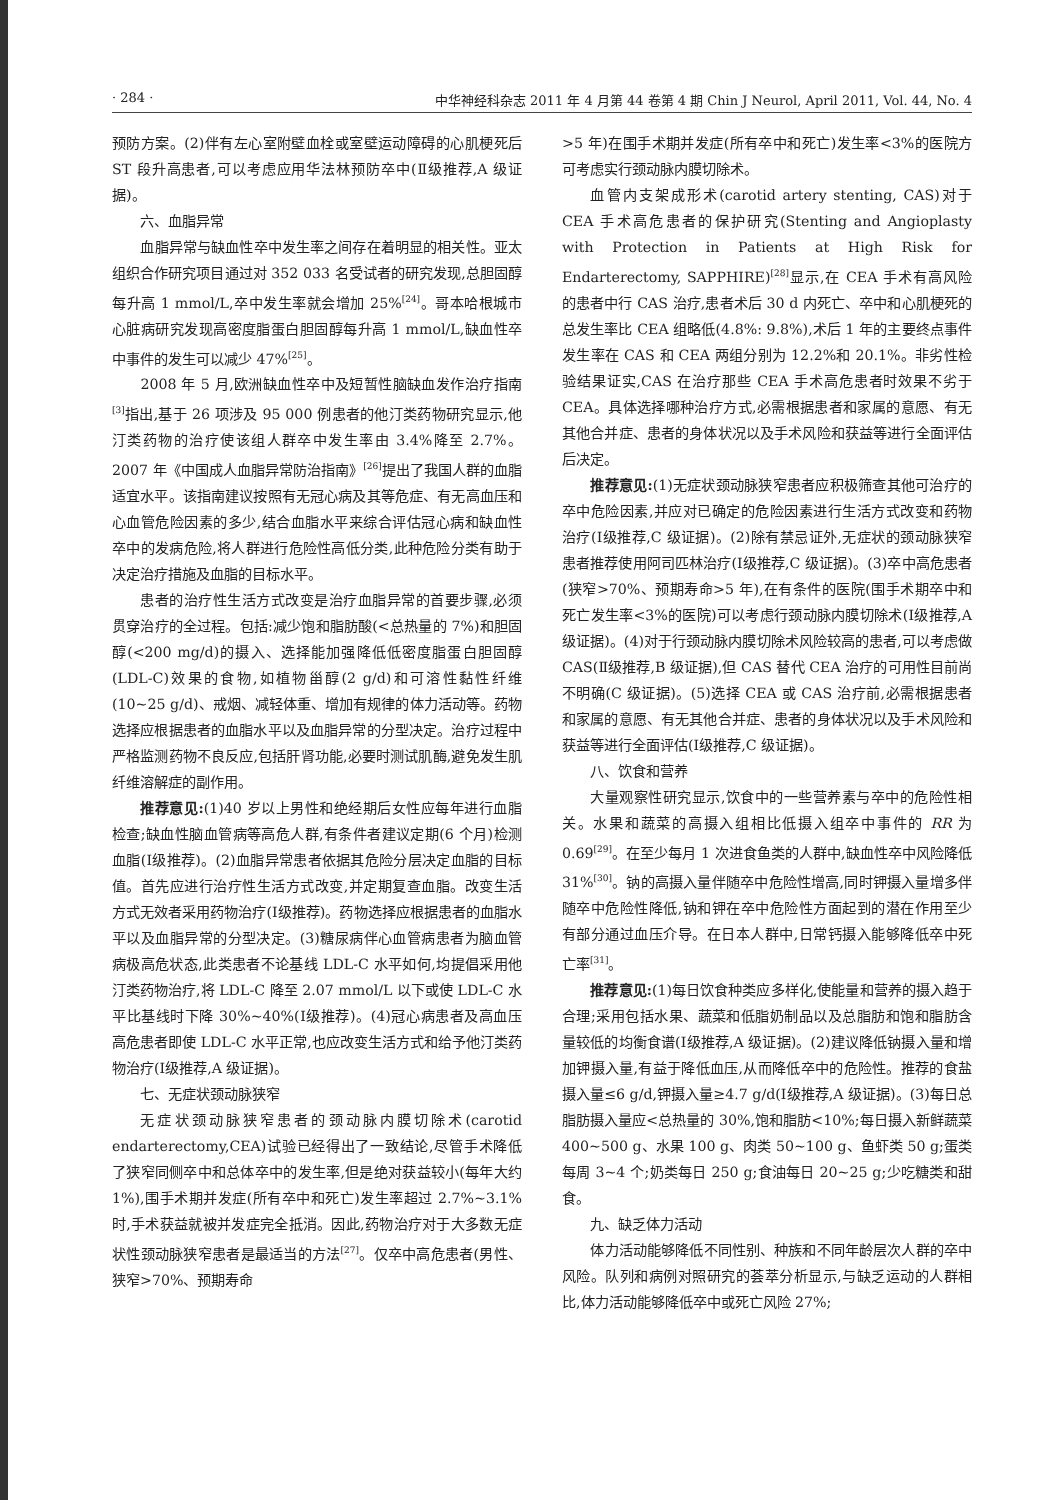· 284 · 中华神经科杂志 2011 年 4 月第 44 卷第 4 期 Chin J Neurol, April 2011, Vol. 44, No. 4
预防方案。(2)伴有左心室附壁血栓或室壁运动障碍的心肌梗死后 ST 段升高患者,可以考虑应用华法林预防卒中(Ⅱ级推荐,A 级证据)。
六、血脂异常
血脂异常与缺血性卒中发生率之间存在着明显的相关性。亚太组织合作研究项目通过对 352 033 名受试者的研究发现,总胆固醇每升高 1 mmol/L,卒中发生率就会增加 25%<sup>[24]</sup>。哥本哈根城市心脏病研究发现高密度脂蛋白胆固醇每升高 1 mmol/L,缺血性卒中事件的发生可以减少 47%<sup>[25]</sup>。
2008 年 5 月,欧洲缺血性卒中及短暂性脑缺血发作治疗指南<sup>[3]</sup>指出,基于 26 项涉及 95 000 例患者的他汀类药物研究显示,他汀类药物的治疗使该组人群卒中发生率由 3.4%降至 2.7%。2007 年《中国成人血脂异常防治指南》<sup>[26]</sup>提出了我国人群的血脂适宜水平。该指南建议按照有无冠心病及其等危症、有无高血压和心血管危险因素的多少,结合血脂水平来综合评估冠心病和缺血性卒中的发病危险,将人群进行危险性高低分类,此种危险分类有助于决定治疗措施及血脂的目标水平。
患者的治疗性生活方式改变是治疗血脂异常的首要步骤,必须贯穿治疗的全过程。包括:减少饱和脂肪酸(<总热量的 7%)和胆固醇(<200 mg/d)的摄入、选择能加强降低低密度脂蛋白胆固醇(LDL-C)效果的食物,如植物甾醇(2 g/d)和可溶性黏性纤维(10~25 g/d)、戒烟、减轻体重、增加有规律的体力活动等。药物选择应根据患者的血脂水平以及血脂异常的分型决定。治疗过程中严格监测药物不良反应,包括肝肾功能,必要时测试肌酶,避免发生肌纤维溶解症的副作用。
推荐意见:(1)40 岁以上男性和绝经期后女性应每年进行血脂检查;缺血性脑血管病等高危人群,有条件者建议定期(6 个月)检测血脂(Ⅰ级推荐)。(2)血脂异常患者依据其危险分层决定血脂的目标值。首先应进行治疗性生活方式改变,并定期复查血脂。改变生活方式无效者采用药物治疗(Ⅰ级推荐)。药物选择应根据患者的血脂水平以及血脂异常的分型决定。(3)糖尿病伴心血管病患者为脑血管病极高危状态,此类患者不论基线 LDL-C 水平如何,均提倡采用他汀类药物治疗,将 LDL-C 降至 2.07 mmol/L 以下或使 LDL-C 水平比基线时下降 30%~40%(Ⅰ级推荐)。(4)冠心病患者及高血压高危患者即使 LDL-C 水平正常,也应改变生活方式和给予他汀类药物治疗(Ⅰ级推荐,A 级证据)。
七、无症状颈动脉狭窄
无症状颈动脉狭窄患者的颈动脉内膜切除术(carotid endarterectomy,CEA)试验已经得出了一致结论,尽管手术降低了狭窄同侧卒中和总体卒中的发生率,但是绝对获益较小(每年大约 1%),围手术期并发症(所有卒中和死亡)发生率超过 2.7%~3.1%时,手术获益就被并发症完全抵消。因此,药物治疗对于大多数无症状性颈动脉狭窄患者是最适当的方法<sup>[27]</sup>。仅卒中高危患者(男性、狭窄>70%、预期寿命
>5 年)在围手术期并发症(所有卒中和死亡)发生率<3%的医院方可考虑实行颈动脉内膜切除术。
血管内支架成形术(carotid artery stenting, CAS)对于 CEA 手术高危患者的保护研究(Stenting and Angioplasty with Protection in Patients at High Risk for Endarterectomy, SAPPHIRE)<sup>[28]</sup>显示,在 CEA 手术有高风险的患者中行 CAS 治疗,患者术后 30 d 内死亡、卒中和心肌梗死的总发生率比 CEA 组略低(4.8%: 9.8%),术后 1 年的主要终点事件发生率在 CAS 和 CEA 两组分别为 12.2%和 20.1%。非劣性检验结果证实,CAS 在治疗那些 CEA 手术高危患者时效果不劣于 CEA。具体选择哪种治疗方式,必需根据患者和家属的意愿、有无其他合并症、患者的身体状况以及手术风险和获益等进行全面评估后决定。
推荐意见:(1)无症状颈动脉狭窄患者应积极筛查其他可治疗的卒中危险因素,并应对已确定的危险因素进行生活方式改变和药物治疗(Ⅰ级推荐,C 级证据)。(2)除有禁忌证外,无症状的颈动脉狭窄患者推荐使用阿司匹林治疗(Ⅰ级推荐,C 级证据)。(3)卒中高危患者(狭窄>70%、预期寿命>5 年),在有条件的医院(围手术期卒中和死亡发生率<3%的医院)可以考虑行颈动脉内膜切除术(Ⅰ级推荐,A 级证据)。(4)对于行颈动脉内膜切除术风险较高的患者,可以考虑做 CAS(Ⅱ级推荐,B 级证据),但 CAS 替代 CEA 治疗的可用性目前尚不明确(C 级证据)。(5)选择 CEA 或 CAS 治疗前,必需根据患者和家属的意愿、有无其他合并症、患者的身体状况以及手术风险和获益等进行全面评估(Ⅰ级推荐,C 级证据)。
八、饮食和营养
大量观察性研究显示,饮食中的一些营养素与卒中的危险性相关。水果和蔬菜的高摄入组相比低摄入组卒中事件的 RR 为 0.69<sup>[29]</sup>。在至少每月 1 次进食鱼类的人群中,缺血性卒中风险降低 31%<sup>[30]</sup>。钠的高摄入量伴随卒中危险性增高,同时钾摄入量增多伴随卒中危险性降低,钠和钾在卒中危险性方面起到的潜在作用至少有部分通过血压介导。在日本人群中,日常钙摄入能够降低卒中死亡率<sup>[31]</sup>。
推荐意见:(1)每日饮食种类应多样化,使能量和营养的摄入趋于合理;采用包括水果、蔬菜和低脂奶制品以及总脂肪和饱和脂肪含量较低的均衡食谱(Ⅰ级推荐,A 级证据)。(2)建议降低钠摄入量和增加钾摄入量,有益于降低血压,从而降低卒中的危险性。推荐的食盐摄入量≤6 g/d,钾摄入量≥4.7 g/d(Ⅰ级推荐,A 级证据)。(3)每日总脂肪摄入量应<总热量的 30%,饱和脂肪<10%;每日摄入新鲜蔬菜 400~500 g、水果 100 g、肉类 50~100 g、鱼虾类 50 g;蛋类每周 3~4 个;奶类每日 250 g;食油每日 20~25 g;少吃糖类和甜食。
九、缺乏体力活动
体力活动能够降低不同性别、种族和不同年龄层次人群的卒中风险。队列和病例对照研究的荟萃分析显示,与缺乏运动的人群相比,体力活动能够降低卒中或死亡风险 27%;